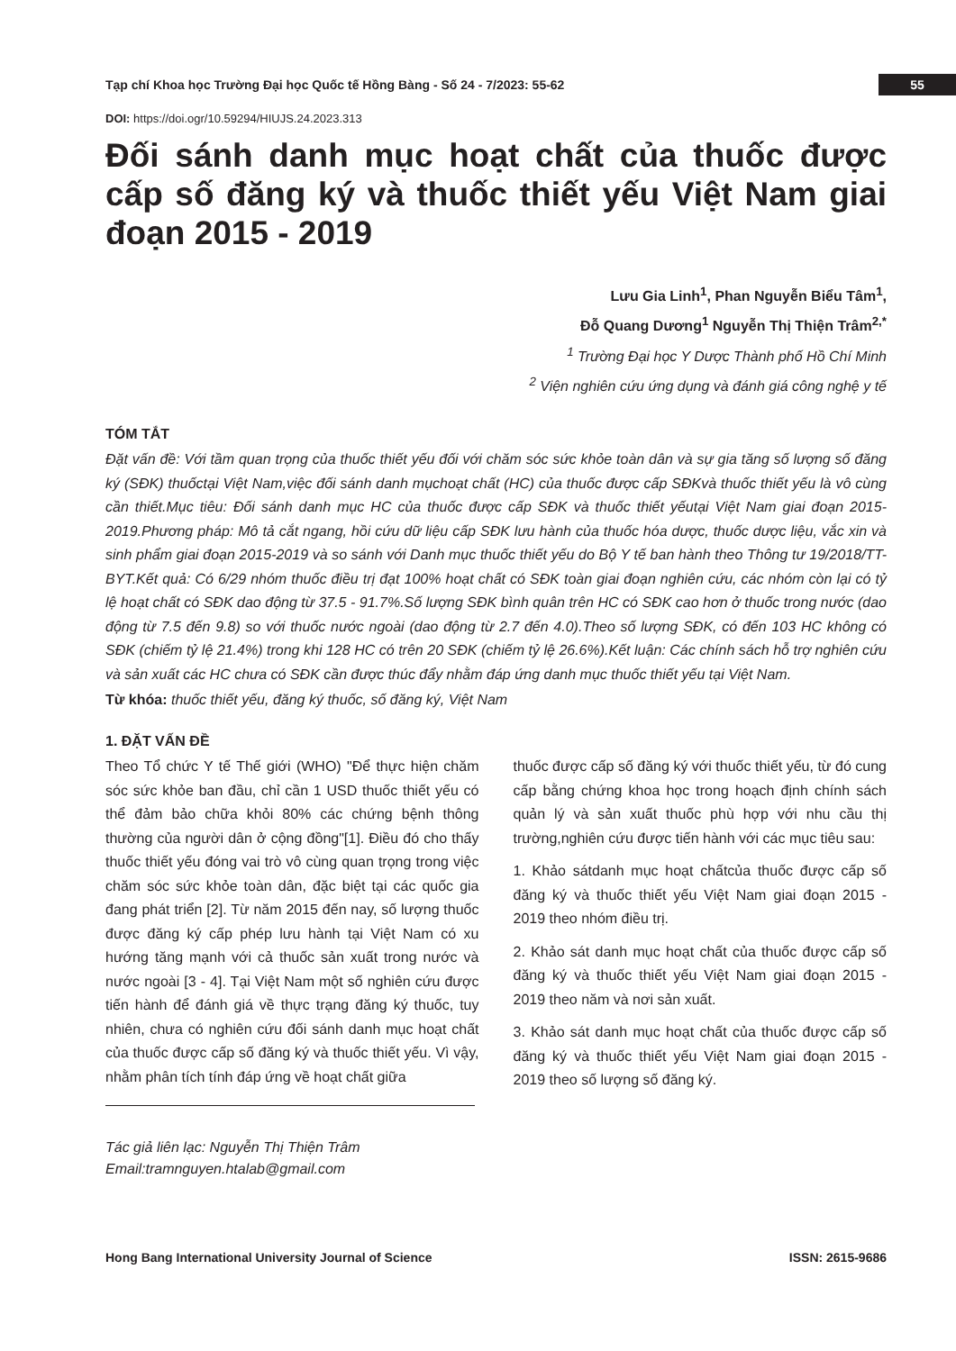Tạp chí Khoa học Trường Đại học Quốc tế Hồng Bàng - Số 24 - 7/2023: 55-62 55
DOI: https://doi.ogr/10.59294/HIUJS.24.2023.313
Đối sánh danh mục hoạt chất của thuốc được cấp số đăng ký và thuốc thiết yếu Việt Nam giai đoạn 2015 - 2019
Lưu Gia Linh<sup>1</sup>, Phan Nguyễn Biểu Tâm<sup>1</sup>,
Đỗ Quang Dương<sup>1</sup> Nguyễn Thị Thiện Trâm<sup>2,*</sup>
<sup>1</sup> Trường Đại học Y Dược Thành phố Hồ Chí Minh
<sup>2</sup> Viện nghiên cứu ứng dụng và đánh giá công nghệ y tế
TÓM TẮT
Đặt vấn đề: Với tầm quan trọng của thuốc thiết yếu đối với chăm sóc sức khỏe toàn dân và sự gia tăng số lượng số đăng ký (SĐK) thuốctại Việt Nam,việc đối sánh danh mụchoạt chất (HC) của thuốc được cấp SĐKvà thuốc thiết yếu là vô cùng cần thiết.Mục tiêu: Đối sánh danh mục HC của thuốc được cấp SĐK và thuốc thiết yếutại Việt Nam giai đoạn 2015-2019.Phương pháp: Mô tả cắt ngang, hồi cứu dữ liệu cấp SĐK lưu hành của thuốc hóa dược, thuốc dược liệu, vắc xin và sinh phẩm giai đoạn 2015-2019 và so sánh với Danh mục thuốc thiết yếu do Bộ Y tế ban hành theo Thông tư 19/2018/TT-BYT.Kết quả: Có 6/29 nhóm thuốc điều trị đạt 100% hoạt chất có SĐK toàn giai đoạn nghiên cứu, các nhóm còn lại có tỷ lệ hoạt chất có SĐK dao động từ 37.5 - 91.7%.Số lượng SĐK bình quân trên HC có SĐK cao hơn ở thuốc trong nước (dao động từ 7.5 đến 9.8) so với thuốc nước ngoài (dao động từ 2.7 đến 4.0).Theo số lượng SĐK, có đến 103 HC không có SĐK (chiếm tỷ lệ 21.4%) trong khi 128 HC có trên 20 SĐK (chiếm tỷ lệ 26.6%).Kết luận: Các chính sách hỗ trợ nghiên cứu và sản xuất các HC chưa có SĐK cần được thúc đẩy nhằm đáp ứng danh mục thuốc thiết yếu tại Việt Nam.
Từ khóa: thuốc thiết yếu, đăng ký thuốc, số đăng ký, Việt Nam
1. ĐẶT VẤN ĐỀ
Theo Tổ chức Y tế Thế giới (WHO) "Để thực hiện chăm sóc sức khỏe ban đầu, chỉ cần 1 USD thuốc thiết yếu có thể đảm bảo chữa khỏi 80% các chứng bệnh thông thường của người dân ở cộng đồng"[1]. Điều đó cho thấy thuốc thiết yếu đóng vai trò vô cùng quan trọng trong việc chăm sóc sức khỏe toàn dân, đặc biệt tại các quốc gia đang phát triển [2]. Từ năm 2015 đến nay, số lượng thuốc được đăng ký cấp phép lưu hành tại Việt Nam có xu hướng tăng mạnh với cả thuốc sản xuất trong nước và nước ngoài [3 - 4]. Tại Việt Nam một số nghiên cứu được tiến hành để đánh giá về thực trạng đăng ký thuốc, tuy nhiên, chưa có nghiên cứu đối sánh danh mục hoạt chất của thuốc được cấp số đăng ký và thuốc thiết yếu. Vì vậy, nhằm phân tích tính đáp ứng về hoạt chất giữa
thuốc được cấp số đăng ký với thuốc thiết yếu, từ đó cung cấp bằng chứng khoa học trong hoạch định chính sách quản lý và sản xuất thuốc phù hợp với nhu cầu thị trường,nghiên cứu được tiến hành với các mục tiêu sau:
1. Khảo sátdanh mục hoạt chấtcủa thuốc được cấp số đăng ký và thuốc thiết yếu Việt Nam giai đoạn 2015 - 2019 theo nhóm điều trị.
2. Khảo sát danh mục hoạt chất của thuốc được cấp số đăng ký và thuốc thiết yếu Việt Nam giai đoạn 2015 - 2019 theo năm và nơi sản xuất.
3. Khảo sát danh mục hoạt chất của thuốc được cấp số đăng ký và thuốc thiết yếu Việt Nam giai đoạn 2015 - 2019 theo số lượng số đăng ký.
Tác giả liên lạc: Nguyễn Thị Thiện Trâm
Email:tramnguyen.htalab@gmail.com
Hong Bang International University Journal of Science ISSN: 2615-9686